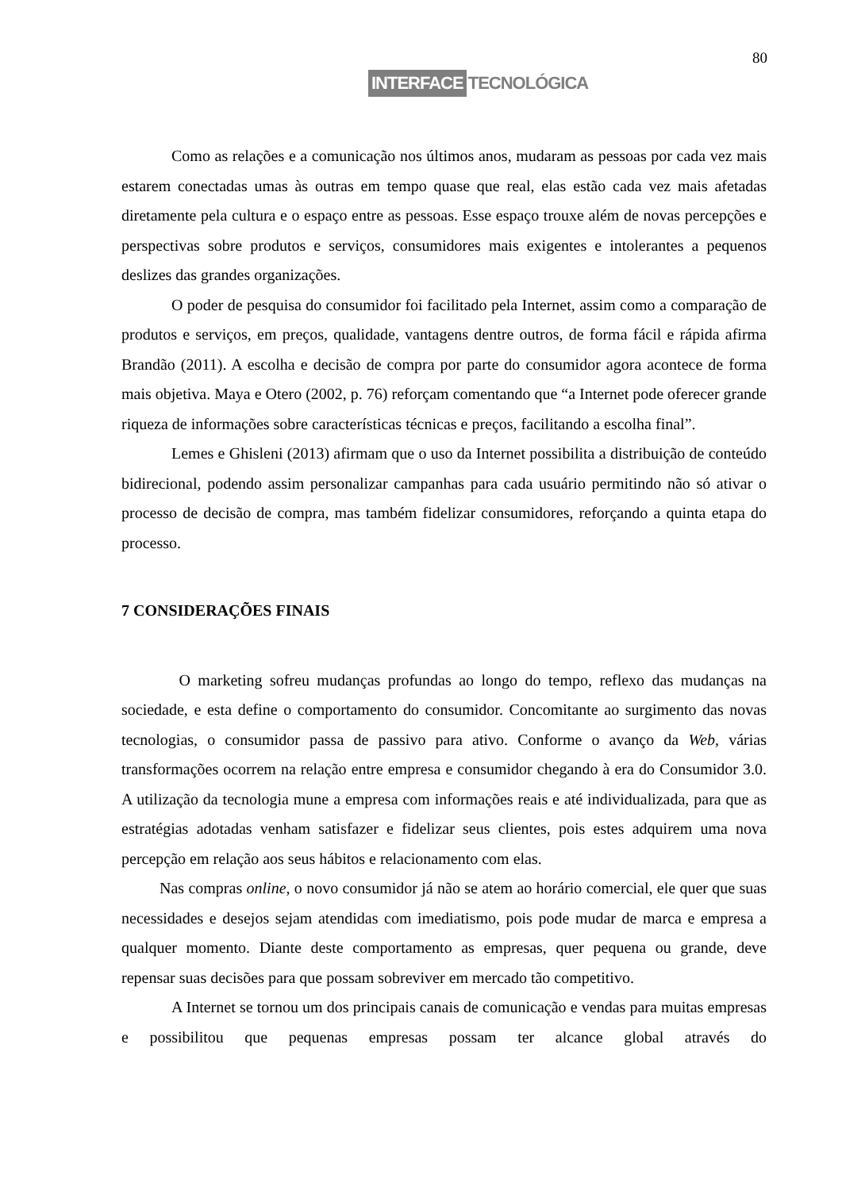80
INTERFACE TECNOLÓGICA
Como as relações e a comunicação nos últimos anos, mudaram as pessoas por cada vez mais estarem conectadas umas às outras em tempo quase que real, elas estão cada vez mais afetadas diretamente pela cultura e o espaço entre as pessoas. Esse espaço trouxe além de novas percepções e perspectivas sobre produtos e serviços, consumidores mais exigentes e intolerantes a pequenos deslizes das grandes organizações.
O poder de pesquisa do consumidor foi facilitado pela Internet, assim como a comparação de produtos e serviços, em preços, qualidade, vantagens dentre outros, de forma fácil e rápida afirma Brandão (2011). A escolha e decisão de compra por parte do consumidor agora acontece de forma mais objetiva. Maya e Otero (2002, p. 76) reforçam comentando que “a Internet pode oferecer grande riqueza de informações sobre características técnicas e preços, facilitando a escolha final”.
Lemes e Ghisleni (2013) afirmam que o uso da Internet possibilita a distribuição de conteúdo bidirecional, podendo assim personalizar campanhas para cada usuário permitindo não só ativar o processo de decisão de compra, mas também fidelizar consumidores, reforçando a quinta etapa do processo.
7 CONSIDERAÇÕES FINAIS
O marketing sofreu mudanças profundas ao longo do tempo, reflexo das mudanças na sociedade, e esta define o comportamento do consumidor. Concomitante ao surgimento das novas tecnologias, o consumidor passa de passivo para ativo. Conforme o avanço da Web, várias transformações ocorrem na relação entre empresa e consumidor chegando à era do Consumidor 3.0. A utilização da tecnologia mune a empresa com informações reais e até individualizada, para que as estratégias adotadas venham satisfazer e fidelizar seus clientes, pois estes adquirem uma nova percepção em relação aos seus hábitos e relacionamento com elas.
Nas compras online, o novo consumidor já não se atem ao horário comercial, ele quer que suas necessidades e desejos sejam atendidas com imediatismo, pois pode mudar de marca e empresa a qualquer momento. Diante deste comportamento as empresas, quer pequena ou grande, deve repensar suas decisões para que possam sobreviver em mercado tão competitivo.
A Internet se tornou um dos principais canais de comunicação e vendas para muitas empresas e possibilitou que pequenas empresas possam ter alcance global através do